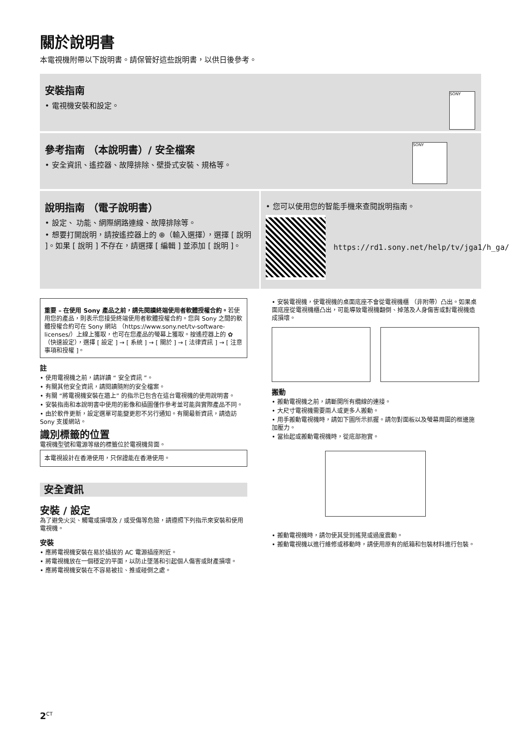關於說明書
本電視機附帶以下說明書。請保管好這些說明書，以供日後參考。
安裝指南
• 電視機安裝和設定。
SONY
參考指南 （本說明書）/ 安全檔案
• 安全資訊、遙控器、故障排除、壁掛式安裝、規格等。
SONY
說明指南 （電子說明書）
• 設定、 功能、網際網路連線、故障排除等。
• 想要打開說明，請按遙控器上的 ⊕（輸入選擇），選擇 [ 說明 ]。如果 [ 說明 ] 不存在，請選擇 [ 編輯 ] 並添加 [ 說明 ]。
• 您可以使用您的智能手機來查閱說明指南。
https://rd1.sony.net/help/tv/jga1/h_ga/
重要 – 在使用 Sony 產品之前，請先閱讀終端使用者軟體授權合約。若使用您的產品，則表示您接受終端使用者軟體授權合約。您與 Sony 之間的軟體授權合約可在 Sony 網站 （https://www.sony.net/tv-software-licenses/）上線上獲取，也可在您產品的螢幕上獲取。按遙控器上的 ✿ （快速設定），選擇 [ 設定 ] → [ 系統 ] → [ 關於 ] → [ 法律資訊 ] → [ 注意事項和授權 ]。
註
• 使用電視機之前，請詳讀 “ 安全資訊 ”。
• 有關其他安全資訊，請閱讀隨附的安全檔案。
• 有關 “將電視機安裝在牆上” 的指示已包含在這台電視機的使用說明書。
• 安裝指南和本說明書中使用的影像和插圖僅作參考並可能與實際產品不同。
• 由於軟件更新，設定選單可能變更恕不另行通知。有關最新資訊，請造訪 Sony 支援網站。
識別標籤的位置
電視機型號和電源等級的標籤位於電視機背面。
本電視設計在香港使用，只保證能在香港使用。
安全資訊
安裝 / 設定
為了避免火災、觸電或損壞及 / 或受傷等危險，請遵照下列指示來安裝和使用電視機。
安裝
• 應將電視機安裝在易於插拔的 AC 電源插座附近。
• 將電視機放在一個穩定的平面，以防止墜落和引起個人傷害或財產損壞。
• 應將電視機安裝在不容易被拉、推或碰倒之處。
• 安裝電視機，使電視機的桌面底座不會從電視機櫃 （非附帶）凸出。如果桌面底座從電視機櫃凸出，可能導致電視機翻倒、掉落及人身傷害或對電視機造成損壞。
搬動
• 搬動電視機之前，請斷開所有纜線的連接。
• 大尺寸電視機需要兩人或更多人搬動。
• 用手搬動電視機時，請如下圖所示抓握。請勿對面板以及螢幕周圍的框邊施加壓力。
• 當抬起或搬動電視機時，從底部抱實。
• 搬動電視機時，請勿使其受到搖晃或過度震動。
• 搬動電視機以進行維修或移動時，請使用原有的紙箱和包裝材料進行包裝。
2<sup>CT</sup>